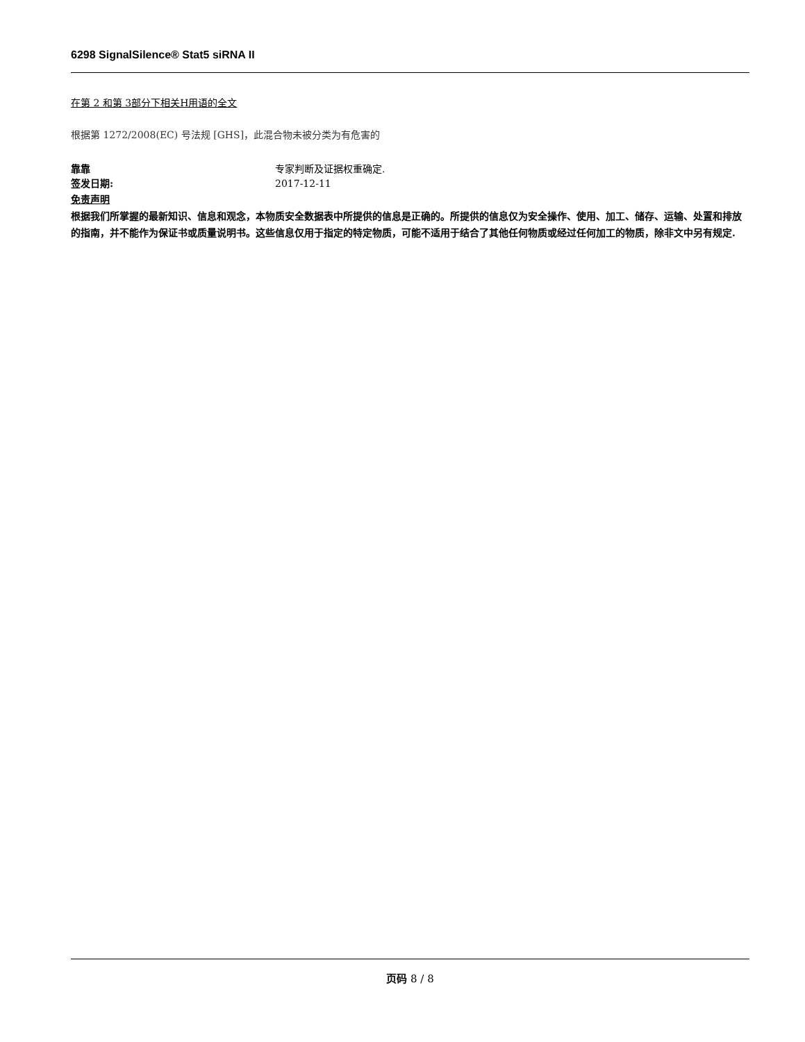6298 SignalSilence® Stat5 siRNA II
在第 2 和第 3部分下相关H用语的全文
根据第 1272/2008(EC) 号法规 [GHS]，此混合物未被分类为有危害的
靠靠 专家判断及证据权重确定.
签发日期: 2017-12-11
免责声明
根据我们所掌握的最新知识、信息和观念，本物质安全数据表中所提供的信息是正确的。所提供的信息仅为安全操作、使用、加工、储存、运输、处置和排放的指南，并不能作为保证书或质量说明书。这些信息仅用于指定的特定物质，可能不适用于结合了其他任何物质或经过任何加工的物质，除非文中另有规定.
页码 8 / 8